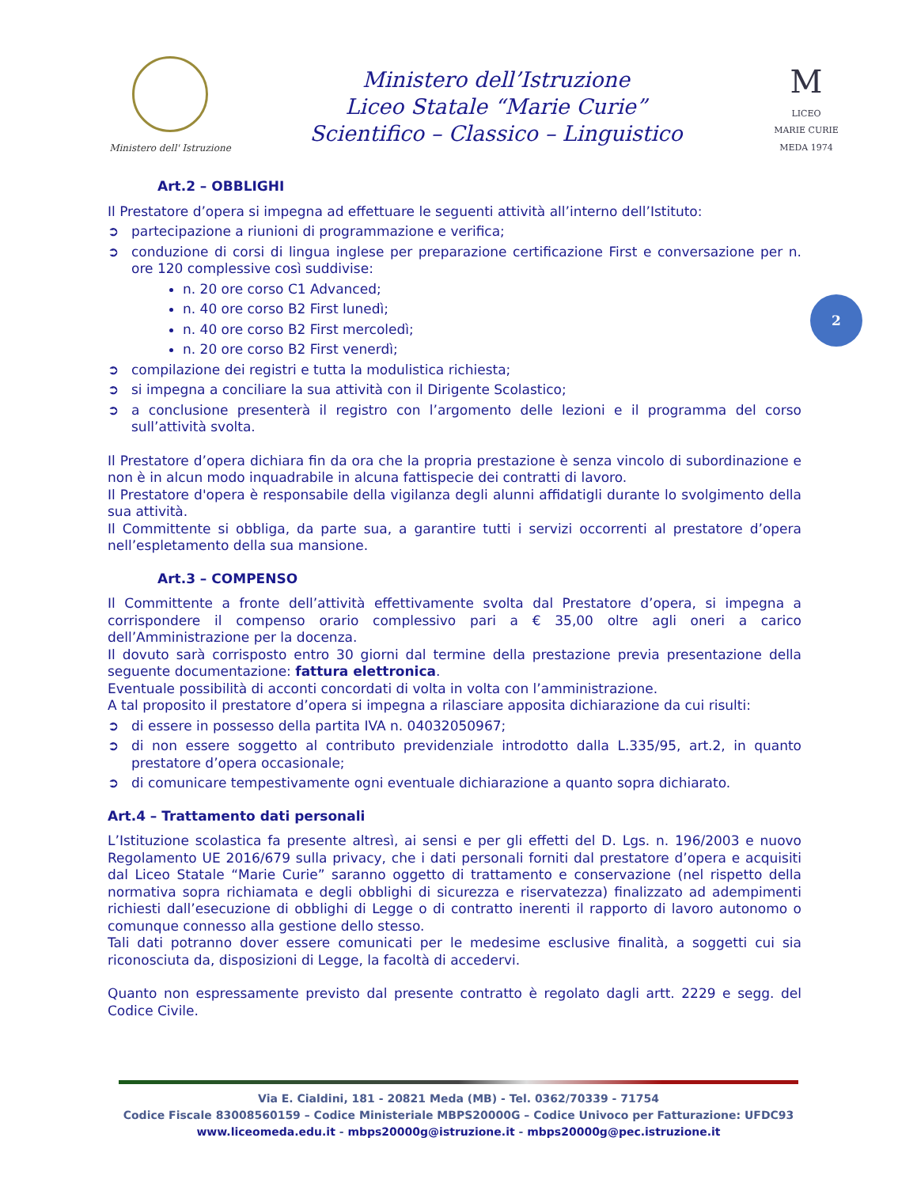Ministero dell' Istruzione
Ministero dell’Istruzione
Liceo Statale “Marie Curie”
Scientifico – Classico – Linguistico
M
LICEO
MARIE CURIE
MEDA 1974
2
Art.2 – OBBLIGHI
Il Prestatore d’opera si impegna ad effettuare le seguenti attività all’interno dell’Istituto:
➲ partecipazione a riunioni di programmazione e verifica;
➲ conduzione di corsi di lingua inglese per preparazione certificazione First e conversazione per n. ore 120 complessive così suddivise:
n. 20 ore corso C1 Advanced;
n. 40 ore corso B2 First lunedì;
n. 40 ore corso B2 First mercoledì;
n. 20 ore corso B2 First venerdì;
➲ compilazione dei registri e tutta la modulistica richiesta;
➲ si impegna a conciliare la sua attività con il Dirigente Scolastico;
➲ a conclusione presenterà il registro con l’argomento delle lezioni e il programma del corso sull’attività svolta.
Il Prestatore d’opera dichiara fin da ora che la propria prestazione è senza vincolo di subordinazione e non è in alcun modo inquadrabile in alcuna fattispecie dei contratti di lavoro.
Il Prestatore d'opera è responsabile della vigilanza degli alunni affidatigli durante lo svolgimento della sua attività.
Il Committente si obbliga, da parte sua, a garantire tutti i servizi occorrenti al prestatore d’opera nell’espletamento della sua mansione.
Art.3 – COMPENSO
Il Committente a fronte dell’attività effettivamente svolta dal Prestatore d’opera, si impegna a corrispondere il compenso orario complessivo pari a € 35,00 oltre agli oneri a carico dell’Amministrazione per la docenza.
Il dovuto sarà corrisposto entro 30 giorni dal termine della prestazione previa presentazione della seguente documentazione: fattura elettronica.
Eventuale possibilità di acconti concordati di volta in volta con l’amministrazione.
A tal proposito il prestatore d’opera si impegna a rilasciare apposita dichiarazione da cui risulti:
➲ di essere in possesso della partita IVA n. 04032050967;
➲ di non essere soggetto al contributo previdenziale introdotto dalla L.335/95, art.2, in quanto prestatore d’opera occasionale;
➲ di comunicare tempestivamente ogni eventuale dichiarazione a quanto sopra dichiarato.
Art.4 – Trattamento dati personali
L’Istituzione scolastica fa presente altresì, ai sensi e per gli effetti del D. Lgs. n. 196/2003 e nuovo Regolamento UE 2016/679 sulla privacy, che i dati personali forniti dal prestatore d’opera e acquisiti dal Liceo Statale “Marie Curie” saranno oggetto di trattamento e conservazione (nel rispetto della normativa sopra richiamata e degli obblighi di sicurezza e riservatezza) finalizzato ad adempimenti richiesti dall’esecuzione di obblighi di Legge o di contratto inerenti il rapporto di lavoro autonomo o comunque connesso alla gestione dello stesso.
Tali dati potranno dover essere comunicati per le medesime esclusive finalità, a soggetti cui sia riconosciuta da, disposizioni di Legge, la facoltà di accedervi.
Quanto non espressamente previsto dal presente contratto è regolato dagli artt. 2229 e segg. del Codice Civile.
Via E. Cialdini, 181 - 20821 Meda (MB) - Tel. 0362/70339 - 71754
Codice Fiscale 83008560159 – Codice Ministeriale MBPS20000G – Codice Univoco per Fatturazione: UFDC93
www.liceomeda.edu.it - mbps20000g@istruzione.it - mbps20000g@pec.istruzione.it